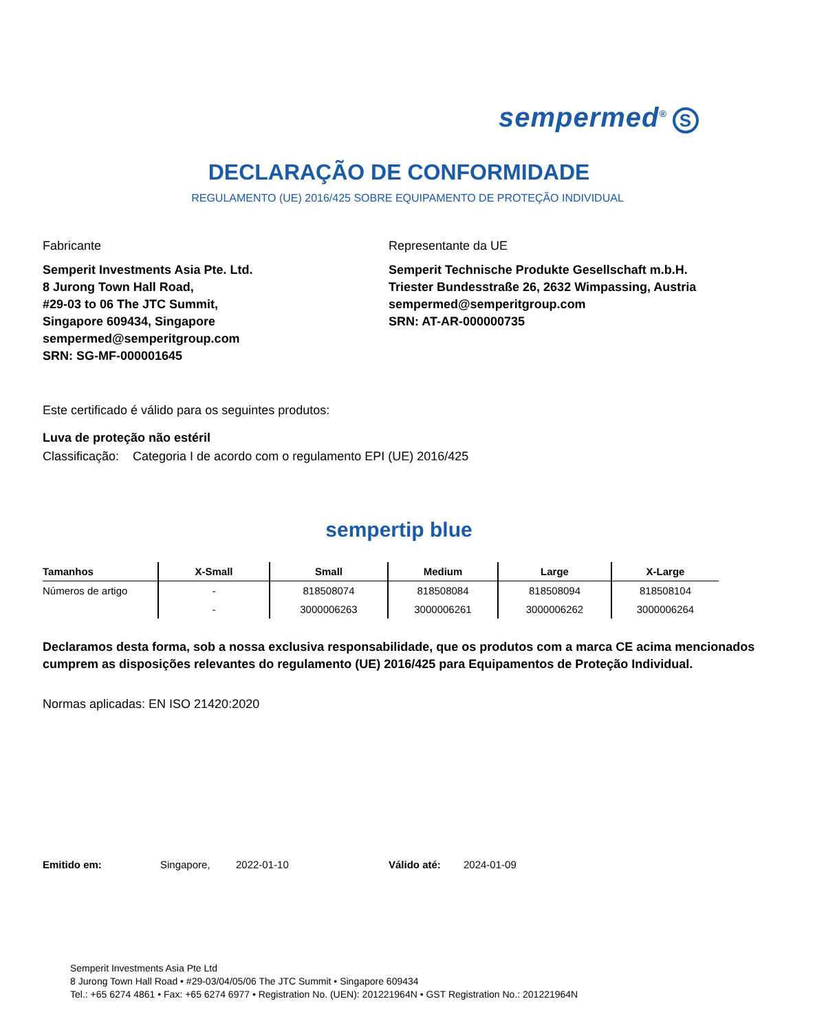sempermed<sup>®</sup> S
DECLARAÇÃO DE CONFORMIDADE
REGULAMENTO (UE) 2016/425 SOBRE EQUIPAMENTO DE PROTEÇÃO INDIVIDUAL
Fabricante
Semperit Investments Asia Pte. Ltd.
8 Jurong Town Hall Road,
#29-03 to 06 The JTC Summit,
Singapore 609434, Singapore
sempermed@semperitgroup.com
SRN: SG-MF-000001645
Representante da UE
Semperit Technische Produkte Gesellschaft m.b.H.
Triester Bundesstraße 26, 2632 Wimpassing, Austria
sempermed@semperitgroup.com
SRN: AT-AR-000000735
Este certificado é válido para os seguintes produtos:
Luva de proteção não estéril
Classificação: Categoria I de acordo com o regulamento EPI (UE) 2016/425
sempertip blue
| Tamanhos | X-Small | Small | Medium | Large | X-Large |
| --- | --- | --- | --- | --- | --- |
| Números de artigo | - | 818508074 | 818508084 | 818508094 | 818508104 |
| | - | 3000006263 | 3000006261 | 3000006262 | 3000006264 |
Declaramos desta forma, sob a nossa exclusiva responsabilidade, que os produtos com a marca CE acima mencionados cumprem as disposições relevantes do regulamento (UE) 2016/425 para Equipamentos de Proteção Individual.
Normas aplicadas: EN ISO 21420:2020
Emitido em: Singapore, 2022-01-10 Válido até: 2024-01-09
Semperit Investments Asia Pte Ltd
8 Jurong Town Hall Road • #29-03/04/05/06 The JTC Summit • Singapore 609434
Tel.: +65 6274 4861 • Fax: +65 6274 6977 • Registration No. (UEN): 201221964N • GST Registration No.: 201221964N